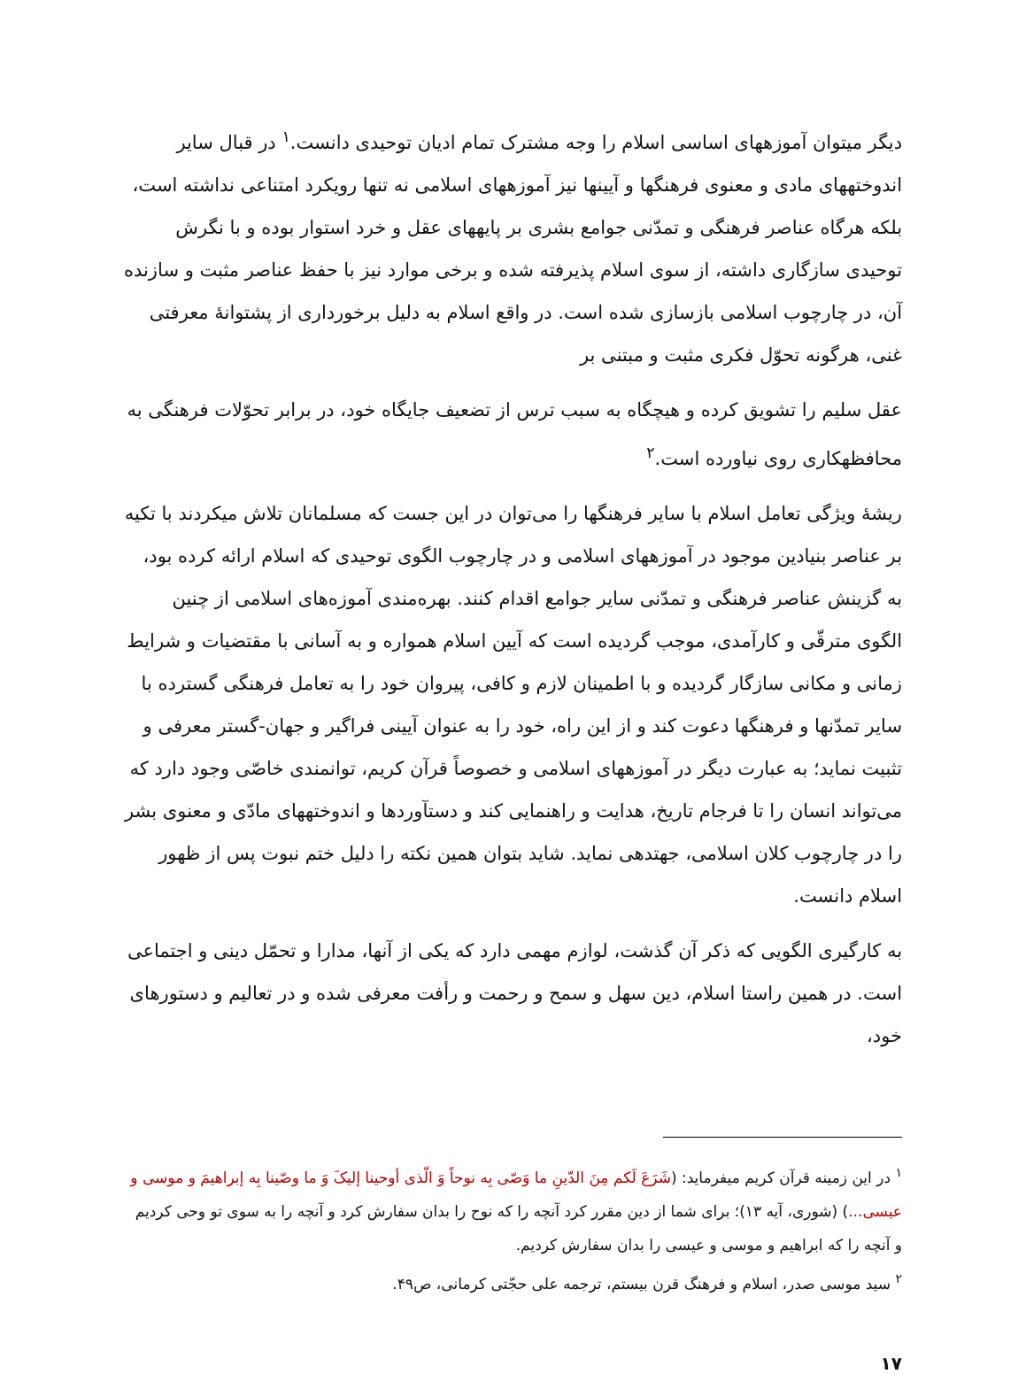دیگر میتوان آموزههای اساسی اسلام را وجه مشترک تمام ادیان توحیدی دانست.<sup>۱</sup> در قبال سایر اندوختههای مادی و معنوی فرهنگها و آیینها نیز آموزههای اسلامی نه تنها رویکرد امتناعی نداشته است، بلکه هرگاه عناصر فرهنگی و تمدّنی جوامع بشری بر پایههای عقل و خرد استوار بوده و با نگرش توحیدی سازگاری داشته، از سوی اسلام پذیرفته شده و برخی موارد نیز با حفظ عناصر مثبت و سازنده آن، در چارچوب اسلامی بازسازی شده است. در واقع اسلام به دلیل برخورداری از پشتوانهٔ معرفتی غنی، هرگونه تحوّل فکری مثبت و مبتنی بر
عقل سلیم را تشویق کرده و هیچگاه به سبب ترس از تضعیف جایگاه خود، در برابر تحوّلات فرهنگی به محافظهکاری روی نیاورده است.<sup>۲</sup>
ریشهٔ ویژگی تعامل اسلام با سایر فرهنگها را می‌توان در این جست که مسلمانان تلاش میکردند با تکیه بر عناصر بنیادین موجود در آموزههای اسلامی و در چارچوب الگوی توحیدی که اسلام ارائه کرده بود، به گزینش عناصر فرهنگی و تمدّنی سایر جوامع اقدام کنند. بهره‌مندی آموزه‌های اسلامی از چنین الگوی مترقّی و کارآمدی، موجب گردیده است که آیین اسلام همواره و به آسانی با مقتضیات و شرایط زمانی و مکانی سازگار گردیده و با اطمینان لازم و کافی، پیروان خود را به تعامل فرهنگی گسترده با سایر تمدّنها و فرهنگها دعوت کند و از این راه، خود را به عنوان آیینی فراگیر و جهان-گستر معرفی و تثبیت نماید؛ به عبارت دیگر در آموزههای اسلامی و خصوصاً قرآن کریم، توانمندی خاصّی وجود دارد که می‌تواند انسان را تا فرجام تاریخ، هدایت و راهنمایی کند و دستآوردها و اندوختههای مادّی و معنوی بشر را در چارچوب کلان اسلامی، جهتدهی نماید. شاید بتوان همین نکته را دلیل ختم نبوت پس از ظهور اسلام دانست.
به کارگیری الگویی که ذکر آن گذشت، لوازم مهمی دارد که یکی از آنها، مدارا و تحمّل دینی و اجتماعی است. در همین راستا اسلام، دین سهل و سمح و رحمت و رأفت معرفی شده و در تعالیم و دستورهای خود،
<sup>۱</sup> در این زمینه قرآن کریم میفرماید: (شَرَعَ لَکم مِنَ الدّینِ ما وَصّی بِه نوحاً وَ الّذی أوحینا إلیکَ وَ ما وصّینا بِه إبراهیمَ و موسی و عیسی...) (شوری، آیه ۱۳)؛ برای شما از دین مقرر کرد آنچه را که نوح را بدان سفارش کرد و آنچه را به سوی تو وحی کردیم و آنچه را که ابراهیم و موسی و عیسی را بدان سفارش کردیم.
<sup>۲</sup> سید موسی صدر، اسلام و فرهنگ قرن بیستم، ترجمه علی حجّتی کرمانی، ص۴۹.
۱۷